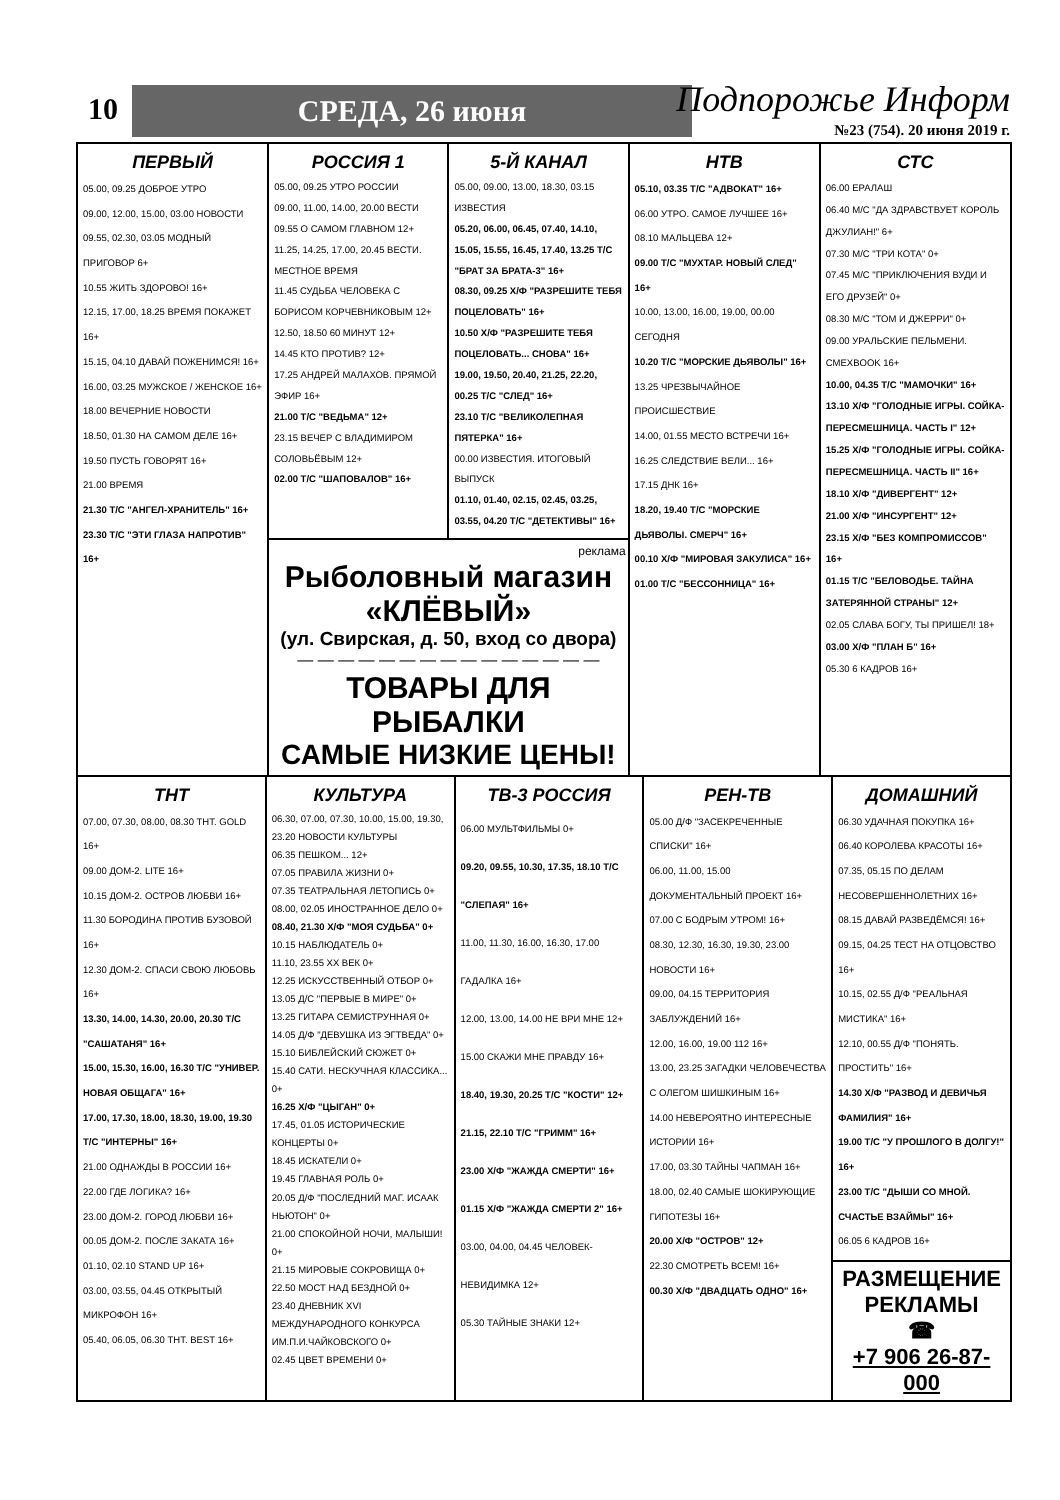10 СРЕДА, 26 июня Подпорожье Информ
№23 (754). 20 июня 2019 г.
ПЕРВЫЙ
05.00, 09.25 ДОБРОЕ УТРО
09.00, 12.00, 15.00, 03.00 НОВОСТИ
09.55, 02.30, 03.05 МОДНЫЙ ПРИГОВОР 6+
10.55 ЖИТЬ ЗДОРОВО! 16+
12.15, 17.00, 18.25 ВРЕМЯ ПОКАЖЕТ 16+
15.15, 04.10 ДАВАЙ ПОЖЕНИМСЯ! 16+
16.00, 03.25 МУЖСКОЕ / ЖЕНСКОЕ 16+
18.00 ВЕЧЕРНИЕ НОВОСТИ
18.50, 01.30 НА САМОМ ДЕЛЕ 16+
19.50 ПУСТЬ ГОВОРЯТ 16+
21.00 ВРЕМЯ
21.30 Т/С "АНГЕЛ-ХРАНИТЕЛЬ" 16+
23.30 Т/С "ЭТИ ГЛАЗА НАПРОТИВ" 16+
РОССИЯ 1
05.00, 09.25 УТРО РОССИИ
09.00, 11.00, 14.00, 20.00 ВЕСТИ
09.55 О САМОМ ГЛАВНОМ 12+
11.25, 14.25, 17.00, 20.45 ВЕСТИ. МЕСТНОЕ ВРЕМЯ
11.45 СУДЬБА ЧЕЛОВЕКА С БОРИСОМ КОРЧЕВНИКОВЫМ 12+
12.50, 18.50 60 МИНУТ 12+
14.45 КТО ПРОТИВ? 12+
17.25 АНДРЕЙ МАЛАХОВ. ПРЯМОЙ ЭФИР 16+
21.00 Т/С "ВЕДЬМА" 12+
23.15 ВЕЧЕР С ВЛАДИМИРОМ СОЛОВЬЁВЫМ 12+
02.00 Т/С "ШАПОВАЛОВ" 16+
5-Й КАНАЛ
05.00, 09.00, 13.00, 18.30, 03.15 ИЗВЕСТИЯ
05.20, 06.00, 06.45, 07.40, 14.10, 15.05, 15.55, 16.45, 17.40, 13.25 Т/С "БРАТ ЗА БРАТА-3" 16+
08.30, 09.25 Х/Ф "РАЗРЕШИТЕ ТЕБЯ ПОЦЕЛОВАТЬ" 16+
10.50 Х/Ф "РАЗРЕШИТЕ ТЕБЯ ПОЦЕЛОВАТЬ... СНОВА" 16+
19.00, 19.50, 20.40, 21.25, 22.20, 00.25 Т/С "СЛЕД" 16+
23.10 Т/С "ВЕЛИКОЛЕПНАЯ ПЯТЕРКА" 16+
00.00 ИЗВЕСТИЯ. ИТОГОВЫЙ ВЫПУСК
01.10, 01.40, 02.15, 02.45, 03.25, 03.55, 04.20 Т/С "ДЕТЕКТИВЫ" 16+
реклама
Рыболовный магазин
«КЛЁВЫЙ»
(ул. Свирская, д. 50, вход со двора)
— — — — — — — — — — — — — — —
ТОВАРЫ ДЛЯ РЫБАЛКИ
САМЫЕ НИЗКИЕ ЦЕНЫ!
НТВ
05.10, 03.35 Т/С "АДВОКАТ" 16+
06.00 УТРО. САМОЕ ЛУЧШЕЕ 16+
08.10 МАЛЬЦЕВА 12+
09.00 Т/С "МУХТАР. НОВЫЙ СЛЕД" 16+
10.00, 13.00, 16.00, 19.00, 00.00 СЕГОДНЯ
10.20 Т/С "МОРСКИЕ ДЬЯВОЛЫ" 16+
13.25 ЧРЕЗВЫЧАЙНОЕ ПРОИСШЕСТВИЕ
14.00, 01.55 МЕСТО ВСТРЕЧИ 16+
16.25 СЛЕДСТВИЕ ВЕЛИ... 16+
17.15 ДНК 16+
18.20, 19.40 Т/С "МОРСКИЕ ДЬЯВОЛЫ. СМЕРЧ" 16+
00.10 Х/Ф "МИРОВАЯ ЗАКУЛИСА" 16+
01.00 Т/С "БЕССОННИЦА" 16+
СТС
06.00 ЕРАЛАШ
06.40 М/С "ДА ЗДРАВСТВУЕТ КОРОЛЬ ДЖУЛИАН!" 6+
07.30 М/С "ТРИ КОТА" 0+
07.45 М/С "ПРИКЛЮЧЕНИЯ ВУДИ И ЕГО ДРУЗЕЙ" 0+
08.30 М/С "ТОМ И ДЖЕРРИ" 0+
09.00 УРАЛЬСКИЕ ПЕЛЬМЕНИ. СМЕХBOOK 16+
10.00, 04.35 Т/С "МАМОЧКИ" 16+
13.10 Х/Ф "ГОЛОДНЫЕ ИГРЫ. СОЙКА-ПЕРЕСМЕШНИЦА. ЧАСТЬ I" 12+
15.25 Х/Ф "ГОЛОДНЫЕ ИГРЫ. СОЙКА-ПЕРЕСМЕШНИЦА. ЧАСТЬ II" 16+
18.10 Х/Ф "ДИВЕРГЕНТ" 12+
21.00 Х/Ф "ИНСУРГЕНТ" 12+
23.15 Х/Ф "БЕЗ КОМПРОМИССОВ" 16+
01.15 Т/С "БЕЛОВОДЬЕ. ТАЙНА ЗАТЕРЯННОЙ СТРАНЫ" 12+
02.05 СЛАВА БОГУ, ТЫ ПРИШЕЛ! 18+
03.00 Х/Ф "ПЛАН Б" 16+
05.30 6 КАДРОВ 16+
ТНТ
07.00, 07.30, 08.00, 08.30 ТНТ. GOLD 16+
09.00 ДОМ-2. LITE 16+
10.15 ДОМ-2. ОСТРОВ ЛЮБВИ 16+
11.30 БОРОДИНА ПРОТИВ БУЗОВОЙ 16+
12.30 ДОМ-2. СПАСИ СВОЮ ЛЮБОВЬ 16+
13.30, 14.00, 14.30, 20.00, 20.30 Т/С "САШАТАНЯ" 16+
15.00, 15.30, 16.00, 16.30 Т/С "УНИВЕР. НОВАЯ ОБЩАГА" 16+
17.00, 17.30, 18.00, 18.30, 19.00, 19.30 Т/С "ИНТЕРНЫ" 16+
21.00 ОДНАЖДЫ В РОССИИ 16+
22.00 ГДЕ ЛОГИКА? 16+
23.00 ДОМ-2. ГОРОД ЛЮБВИ 16+
00.05 ДОМ-2. ПОСЛЕ ЗАКАТА 16+
01.10, 02.10 STAND UP 16+
03.00, 03.55, 04.45 ОТКРЫТЫЙ МИКРОФОН 16+
05.40, 06.05, 06.30 ТНТ. BEST 16+
КУЛЬТУРА
06.30, 07.00, 07.30, 10.00, 15.00, 19.30, 23.20 НОВОСТИ КУЛЬТУРЫ
06.35 ПЕШКОМ... 12+
07.05 ПРАВИЛА ЖИЗНИ 0+
07.35 ТЕАТРАЛЬНАЯ ЛЕТОПИСЬ 0+
08.00, 02.05 ИНОСТРАННОЕ ДЕЛО 0+
08.40, 21.30 Х/Ф "МОЯ СУДЬБА" 0+
10.15 НАБЛЮДАТЕЛЬ 0+
11.10, 23.55 ХХ ВЕК 0+
12.25 ИСКУССТВЕННЫЙ ОТБОР 0+
13.05 Д/С "ПЕРВЫЕ В МИРЕ" 0+
13.25 ГИТАРА СЕМИСТРУННАЯ 0+
14.05 Д/Ф "ДЕВУШКА ИЗ ЭГТВЕДА" 0+
15.10 БИБЛЕЙСКИЙ СЮЖЕТ 0+
15.40 САТИ. НЕСКУЧНАЯ КЛАССИКА... 0+
16.25 Х/Ф "ЦЫГАН" 0+
17.45, 01.05 ИСТОРИЧЕСКИЕ КОНЦЕРТЫ 0+
18.45 ИСКАТЕЛИ 0+
19.45 ГЛАВНАЯ РОЛЬ 0+
20.05 Д/Ф "ПОСЛЕДНИЙ МАГ. ИСААК НЬЮТОН" 0+
21.00 СПОКОЙНОЙ НОЧИ, МАЛЫШИ! 0+
21.15 МИРОВЫЕ СОКРОВИЩА 0+
22.50 МОСТ НАД БЕЗДНОЙ 0+
23.40 ДНЕВНИК XVI МЕЖДУНАРОДНОГО КОНКУРСА ИМ.П.И.ЧАЙКОВСКОГО 0+
02.45 ЦВЕТ ВРЕМЕНИ 0+
ТВ-3 РОССИЯ
06.00 МУЛЬТФИЛЬМЫ 0+
09.20, 09.55, 10.30, 17.35, 18.10 Т/С "СЛЕПАЯ" 16+
11.00, 11.30, 16.00, 16.30, 17.00 ГАДАЛКА 16+
12.00, 13.00, 14.00 НЕ ВРИ МНЕ 12+
15.00 СКАЖИ МНЕ ПРАВДУ 16+
18.40, 19.30, 20.25 Т/С "КОСТИ" 12+
21.15, 22.10 Т/С "ГРИММ" 16+
23.00 Х/Ф "ЖАЖДА СМЕРТИ" 16+
01.15 Х/Ф "ЖАЖДА СМЕРТИ 2" 16+
03.00, 04.00, 04.45 ЧЕЛОВЕК-НЕВИДИМКА 12+
05.30 ТАЙНЫЕ ЗНАКИ 12+
РЕН-ТВ
05.00 Д/Ф "ЗАСЕКРЕЧЕННЫЕ СПИСКИ" 16+
06.00, 11.00, 15.00 ДОКУМЕНТАЛЬНЫЙ ПРОЕКТ 16+
07.00 С БОДРЫМ УТРОМ! 16+
08.30, 12.30, 16.30, 19.30, 23.00 НОВОСТИ 16+
09.00, 04.15 ТЕРРИТОРИЯ ЗАБЛУЖДЕНИЙ 16+
12.00, 16.00, 19.00 112 16+
13.00, 23.25 ЗАГАДКИ ЧЕЛОВЕЧЕСТВА С ОЛЕГОМ ШИШКИНЫМ 16+
14.00 НЕВЕРОЯТНО ИНТЕРЕСНЫЕ ИСТОРИИ 16+
17.00, 03.30 ТАЙНЫ ЧАПМАН 16+
18.00, 02.40 САМЫЕ ШОКИРУЮЩИЕ ГИПОТЕЗЫ 16+
20.00 Х/Ф "ОСТРОВ" 12+
22.30 СМОТРЕТЬ ВСЕМ! 16+
00.30 Х/Ф "ДВАДЦАТЬ ОДНО" 16+
ДОМАШНИЙ
06.30 УДАЧНАЯ ПОКУПКА 16+
06.40 КОРОЛЕВА КРАСОТЫ 16+
07.35, 05.15 ПО ДЕЛАМ НЕСОВЕРШЕННОЛЕТНИХ 16+
08.15 ДАВАЙ РАЗВЕДЁМСЯ! 16+
09.15, 04.25 ТЕСТ НА ОТЦОВСТВО 16+
10.15, 02.55 Д/Ф "РЕАЛЬНАЯ МИСТИКА" 16+
12.10, 00.55 Д/Ф "ПОНЯТЬ. ПРОСТИТЬ" 16+
14.30 Х/Ф "РАЗВОД И ДЕВИЧЬЯ ФАМИЛИЯ" 16+
19.00 Т/С "У ПРОШЛОГО В ДОЛГУ!" 16+
23.00 Т/С "ДЫШИ СО МНОЙ. СЧАСТЬЕ ВЗАЙМЫ" 16+
06.05 6 КАДРОВ 16+
РАЗМЕЩЕНИЕ
РЕКЛАМЫ
☎
+7 906 26-87-000